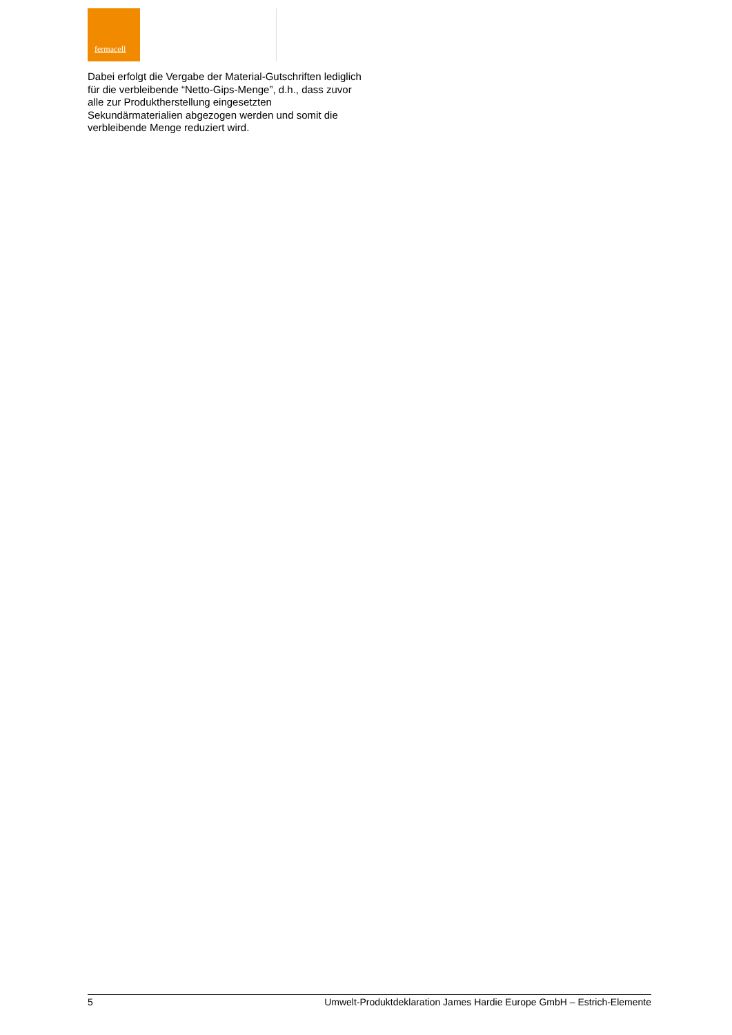fermacell
Dabei erfolgt die Vergabe der Material-Gutschriften lediglich für die verbleibende “Netto-Gips-Menge”, d.h., dass zuvor alle zur Produktherstellung eingesetzten Sekundärmaterialien abgezogen werden und somit die verbleibende Menge reduziert wird.
5 Umwelt-Produktdeklaration James Hardie Europe GmbH – Estrich-Elemente